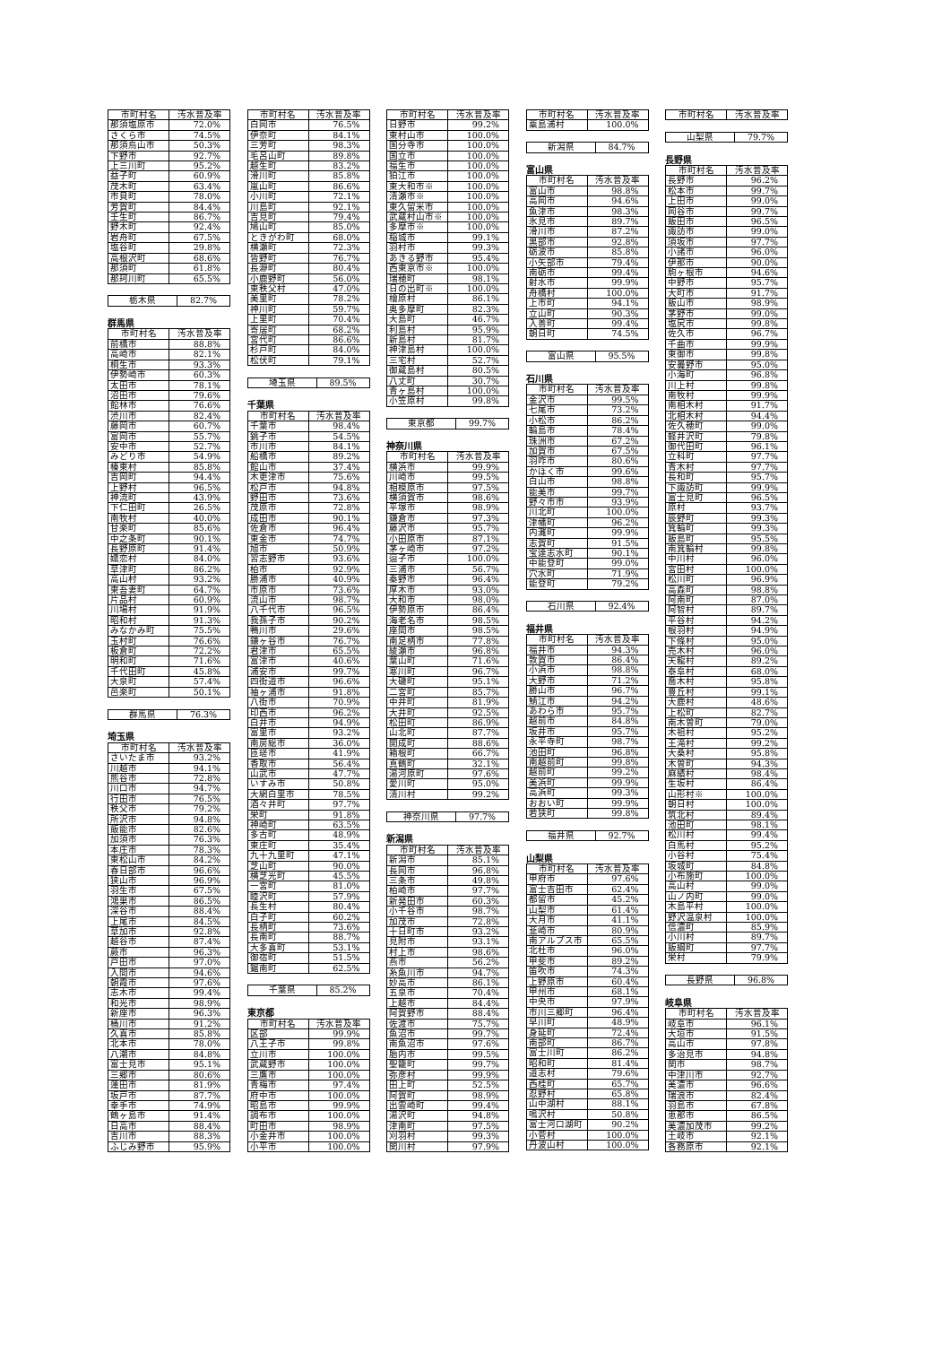| 市町村名 | 汚水普及率 |
| --- | --- |
| 那須塩原市 | 72.0% |
| さくら市 | 74.5% |
| 那須烏山市 | 50.3% |
| 下野市 | 92.7% |
| 上三川町 | 95.2% |
| 益子町 | 60.9% |
| 茂木町 | 63.4% |
| 市貝町 | 78.0% |
| 芳賀町 | 84.4% |
| 壬生町 | 86.7% |
| 野木町 | 92.4% |
| 岩舟町 | 67.5% |
| 塩谷町 | 29.8% |
| 高根沢町 | 68.6% |
| 那須町 | 61.8% |
| 那珂川町 | 65.5% |
| 栃木県 | 82.7% |
群馬県
| 市町村名 | 汚水普及率 |
| --- | --- |
| 前橋市 | 88.8% |
| 高崎市 | 82.1% |
| 桐生市 | 93.3% |
| 伊勢崎市 | 60.3% |
| 太田市 | 78.1% |
| 沼田市 | 79.6% |
| 館林市 | 76.6% |
| 渋川市 | 82.4% |
| 藤岡市 | 60.7% |
| 富岡市 | 55.7% |
| 安中市 | 52.7% |
| みどり市 | 54.9% |
| 榛東村 | 85.8% |
| 吉岡町 | 94.4% |
| 上野村 | 96.5% |
| 神流町 | 43.9% |
| 下仁田町 | 26.5% |
| 南牧村 | 40.0% |
| 甘楽町 | 85.6% |
| 中之条町 | 90.1% |
| 長野原町 | 91.4% |
| 嬬恋村 | 84.0% |
| 草津町 | 86.2% |
| 高山村 | 93.2% |
| 東吾妻町 | 64.7% |
| 片品村 | 60.9% |
| 川場村 | 91.9% |
| 昭和村 | 91.3% |
| みなかみ町 | 75.5% |
| 玉村町 | 76.6% |
| 板倉町 | 72.2% |
| 明和町 | 71.6% |
| 千代田町 | 45.8% |
| 大泉町 | 57.4% |
| 邑楽町 | 50.1% |
| 群馬県 | 76.3% |
埼玉県
| 市町村名 | 汚水普及率 |
| --- | --- |
| さいたま市 | 93.2% |
| 川越市 | 94.1% |
| 熊谷市 | 72.8% |
| 川口市 | 94.7% |
| 行田市 | 76.5% |
| 秩父市 | 79.2% |
| 所沢市 | 94.8% |
| 飯能市 | 82.6% |
| 加須市 | 76.3% |
| 本庄市 | 78.3% |
| 東松山市 | 84.2% |
| 春日部市 | 96.6% |
| 狭山市 | 96.9% |
| 羽生市 | 67.5% |
| 鴻巣市 | 86.5% |
| 深谷市 | 88.4% |
| 上尾市 | 84.5% |
| 草加市 | 92.8% |
| 越谷市 | 87.4% |
| 蕨市 | 96.3% |
| 戸田市 | 97.0% |
| 入間市 | 94.6% |
| 朝霞市 | 97.6% |
| 志木市 | 99.4% |
| 和光市 | 98.9% |
| 新座市 | 96.3% |
| 桶川市 | 91.2% |
| 久喜市 | 85.8% |
| 北本市 | 78.0% |
| 八潮市 | 84.8% |
| 富士見市 | 95.1% |
| 三郷市 | 80.6% |
| 蓮田市 | 81.9% |
| 坂戸市 | 87.7% |
| 幸手市 | 74.9% |
| 鶴ヶ島市 | 91.4% |
| 日高市 | 88.4% |
| 吉川市 | 88.3% |
| ふじみ野市 | 95.9% |
| 市町村名 | 汚水普及率 |
| --- | --- |
| 白岡市 | 76.5% |
| 伊奈町 | 84.1% |
| 三芳町 | 98.3% |
| 毛呂山町 | 89.8% |
| 越生町 | 83.2% |
| 滑川町 | 85.8% |
| 嵐山町 | 86.6% |
| 小川町 | 72.1% |
| 川島町 | 92.1% |
| 吉見町 | 79.4% |
| 鳩山町 | 85.0% |
| ときがわ町 | 68.0% |
| 横瀬町 | 72.3% |
| 皆野町 | 76.7% |
| 長瀞町 | 80.4% |
| 小鹿野町 | 56.0% |
| 東秩父村 | 47.0% |
| 美里町 | 78.2% |
| 神川町 | 59.7% |
| 上里町 | 70.4% |
| 寄居町 | 68.2% |
| 宮代町 | 86.6% |
| 杉戸町 | 84.0% |
| 松伏町 | 79.1% |
| 埼玉県 | 89.5% |
千葉県
| 市町村名 | 汚水普及率 |
| --- | --- |
| 千葉市 | 98.4% |
| 銚子市 | 54.5% |
| 市川市 | 84.1% |
| 船橋市 | 89.2% |
| 館山市 | 37.4% |
| 木更津市 | 75.6% |
| 松戸市 | 94.8% |
| 野田市 | 73.6% |
| 茂原市 | 72.8% |
| 成田市 | 90.1% |
| 佐倉市 | 96.4% |
| 東金市 | 74.7% |
| 旭市 | 50.9% |
| 習志野市 | 93.6% |
| 柏市 | 92.9% |
| 勝浦市 | 40.9% |
| 市原市 | 73.6% |
| 流山市 | 98.7% |
| 八千代市 | 96.5% |
| 我孫子市 | 90.2% |
| 鴨川市 | 29.6% |
| 鎌ヶ谷市 | 76.7% |
| 君津市 | 65.5% |
| 富津市 | 40.6% |
| 浦安市 | 99.7% |
| 四街道市 | 96.6% |
| 袖ヶ浦市 | 91.8% |
| 八街市 | 70.9% |
| 印西市 | 96.2% |
| 白井市 | 94.9% |
| 富里市 | 93.2% |
| 南房総市 | 36.0% |
| 匝瑳市 | 41.9% |
| 香取市 | 56.4% |
| 山武市 | 47.7% |
| いすみ市 | 50.8% |
| 大網白里市 | 78.5% |
| 酒々井町 | 97.7% |
| 栄町 | 91.8% |
| 神崎町 | 63.5% |
| 多古町 | 48.9% |
| 東庄町 | 35.4% |
| 九十九里町 | 47.1% |
| 芝山町 | 90.0% |
| 横芝光町 | 45.5% |
| 一宮町 | 81.0% |
| 睦沢町 | 57.9% |
| 長生村 | 80.4% |
| 白子町 | 60.2% |
| 長柄町 | 73.6% |
| 長南町 | 88.7% |
| 大多喜町 | 53.1% |
| 御宿町 | 51.5% |
| 鋸南町 | 62.5% |
| 千葉県 | 85.2% |
東京都
| 市町村名 | 汚水普及率 |
| --- | --- |
| 区部 | 99.9% |
| 八王子市 | 99.8% |
| 立川市 | 100.0% |
| 武蔵野市 | 100.0% |
| 三鷹市 | 100.0% |
| 青梅市 | 97.4% |
| 府中市 | 100.0% |
| 昭島市 | 99.9% |
| 調布市 | 100.0% |
| 町田市 | 98.9% |
| 小金井市 | 100.0% |
| 小平市 | 100.0% |
| 市町村名 | 汚水普及率 |
| --- | --- |
| 日野市 | 99.2% |
| 東村山市 | 100.0% |
| 国分寺市 | 100.0% |
| 国立市 | 100.0% |
| 福生市 | 100.0% |
| 狛江市 | 100.0% |
| 東大和市※ | 100.0% |
| 清瀬市※ | 100.0% |
| 東久留米市 | 100.0% |
| 武蔵村山市※ | 100.0% |
| 多摩市※ | 100.0% |
| 稲城市 | 99.1% |
| 羽村市 | 99.3% |
| あきる野市 | 95.4% |
| 西東京市※ | 100.0% |
| 瑞穂町 | 98.1% |
| 日の出町※ | 100.0% |
| 檜原村 | 86.1% |
| 奥多摩町 | 82.3% |
| 大島町 | 46.7% |
| 利島村 | 95.9% |
| 新島村 | 81.7% |
| 神津島村 | 100.0% |
| 三宅村 | 52.7% |
| 御蔵島村 | 80.5% |
| 八丈町 | 30.7% |
| 青ヶ島村 | 100.0% |
| 小笠原村 | 99.8% |
| 東京都 | 99.7% |
神奈川県
| 市町村名 | 汚水普及率 |
| --- | --- |
| 横浜市 | 99.9% |
| 川崎市 | 99.5% |
| 相模原市 | 97.5% |
| 横須賀市 | 98.6% |
| 平塚市 | 98.9% |
| 鎌倉市 | 97.3% |
| 藤沢市 | 95.7% |
| 小田原市 | 87.1% |
| 茅ヶ崎市 | 97.2% |
| 逗子市 | 100.0% |
| 三浦市 | 56.7% |
| 秦野市 | 96.4% |
| 厚木市 | 93.0% |
| 大和市 | 98.0% |
| 伊勢原市 | 86.4% |
| 海老名市 | 98.5% |
| 座間市 | 98.5% |
| 南足柄市 | 77.8% |
| 綾瀬市 | 96.8% |
| 葉山町 | 71.6% |
| 寒川町 | 96.7% |
| 大磯町 | 95.1% |
| 二宮町 | 85.7% |
| 中井町 | 81.9% |
| 大井町 | 92.5% |
| 松田町 | 86.9% |
| 山北町 | 87.7% |
| 開成町 | 88.6% |
| 箱根町 | 66.7% |
| 真鶴町 | 32.1% |
| 湯河原町 | 97.6% |
| 愛川町 | 95.0% |
| 清川村 | 99.2% |
| 神奈川県 | 97.7% |
新潟県
| 市町村名 | 汚水普及率 |
| --- | --- |
| 新潟市 | 85.1% |
| 長岡市 | 96.8% |
| 三条市 | 49.8% |
| 柏崎市 | 97.7% |
| 新発田市 | 60.3% |
| 小千谷市 | 98.7% |
| 加茂市 | 72.8% |
| 十日町市 | 93.2% |
| 見附市 | 93.1% |
| 村上市 | 98.6% |
| 燕市 | 56.2% |
| 糸魚川市 | 94.7% |
| 妙高市 | 86.1% |
| 五泉市 | 70.4% |
| 上越市 | 84.4% |
| 阿賀野市 | 88.4% |
| 佐渡市 | 75.7% |
| 魚沼市 | 99.7% |
| 南魚沼市 | 97.6% |
| 胎内市 | 99.5% |
| 聖籠町 | 99.7% |
| 弥彦村 | 99.9% |
| 田上町 | 52.5% |
| 阿賀町 | 98.9% |
| 出雲崎町 | 99.4% |
| 湯沢町 | 94.8% |
| 津南町 | 97.5% |
| 刈羽村 | 99.3% |
| 関川村 | 97.9% |
| 市町村名 | 汚水普及率 |
| --- | --- |
| 粟島浦村 | 100.0% |
| 新潟県 | 84.7% |
富山県
| 市町村名 | 汚水普及率 |
| --- | --- |
| 富山市 | 98.8% |
| 高岡市 | 94.6% |
| 魚津市 | 98.3% |
| 氷見市 | 89.7% |
| 滑川市 | 87.2% |
| 黒部市 | 92.8% |
| 砺波市 | 85.8% |
| 小矢部市 | 79.4% |
| 南砺市 | 99.4% |
| 射水市 | 99.9% |
| 舟橋村 | 100.0% |
| 上市町 | 94.1% |
| 立山町 | 90.3% |
| 入善町 | 99.4% |
| 朝日町 | 74.5% |
| 富山県 | 95.5% |
石川県
| 市町村名 | 汚水普及率 |
| --- | --- |
| 金沢市 | 99.5% |
| 七尾市 | 73.2% |
| 小松市 | 86.2% |
| 輪島市 | 78.4% |
| 珠洲市 | 67.2% |
| 加賀市 | 67.5% |
| 羽咋市 | 80.6% |
| かほく市 | 99.6% |
| 白山市 | 98.8% |
| 能美市 | 99.7% |
| 野々市市 | 93.9% |
| 川北町 | 100.0% |
| 津幡町 | 96.2% |
| 内灘町 | 99.9% |
| 志賀町 | 91.5% |
| 宝達志水町 | 90.1% |
| 中能登町 | 99.0% |
| 穴水町 | 71.9% |
| 能登町 | 79.2% |
| 石川県 | 92.4% |
福井県
| 市町村名 | 汚水普及率 |
| --- | --- |
| 福井市 | 94.3% |
| 敦賀市 | 86.4% |
| 小浜市 | 98.8% |
| 大野市 | 71.2% |
| 勝山市 | 96.7% |
| 鯖江市 | 94.2% |
| あわら市 | 95.7% |
| 越前市 | 84.8% |
| 坂井市 | 95.7% |
| 永平寺町 | 98.7% |
| 池田町 | 96.8% |
| 南越前町 | 99.8% |
| 越前町 | 99.2% |
| 美浜町 | 99.9% |
| 高浜町 | 99.3% |
| おおい町 | 99.9% |
| 若狭町 | 99.8% |
| 福井県 | 92.7% |
山梨県
| 市町村名 | 汚水普及率 |
| --- | --- |
| 甲府市 | 97.6% |
| 富士吉田市 | 62.4% |
| 都留市 | 45.2% |
| 山梨市 | 61.4% |
| 大月市 | 41.1% |
| 韮崎市 | 80.9% |
| 南アルプス市 | 65.5% |
| 北杜市 | 96.0% |
| 甲斐市 | 89.2% |
| 笛吹市 | 74.3% |
| 上野原市 | 60.4% |
| 甲州市 | 68.1% |
| 中央市 | 97.9% |
| 市川三郷町 | 96.4% |
| 早川町 | 48.9% |
| 身延町 | 72.4% |
| 南部町 | 86.7% |
| 富士川町 | 86.2% |
| 昭和町 | 81.4% |
| 道志村 | 79.6% |
| 西桂町 | 65.7% |
| 忍野村 | 65.8% |
| 山中湖村 | 88.1% |
| 鳴沢村 | 50.8% |
| 富士河口湖町 | 90.2% |
| 小菅村 | 100.0% |
| 丹波山村 | 100.0% |
| 市町村名 | 汚水普及率 |
| --- | --- |
| 山梨県 | 79.7% |
長野県
| 市町村名 | 汚水普及率 |
| --- | --- |
| 長野市 | 96.2% |
| 松本市 | 99.7% |
| 上田市 | 99.0% |
| 岡谷市 | 99.7% |
| 飯田市 | 96.5% |
| 諏訪市 | 99.0% |
| 須坂市 | 97.7% |
| 小諸市 | 96.0% |
| 伊那市 | 90.0% |
| 駒ヶ根市 | 94.6% |
| 中野市 | 95.7% |
| 大町市 | 91.7% |
| 飯山市 | 98.9% |
| 茅野市 | 99.0% |
| 塩尻市 | 99.8% |
| 佐久市 | 96.7% |
| 千曲市 | 99.9% |
| 東御市 | 99.8% |
| 安曇野市 | 95.0% |
| 小海町 | 96.8% |
| 川上村 | 99.8% |
| 南牧村 | 99.9% |
| 南相木村 | 91.7% |
| 北相木村 | 94.4% |
| 佐久穂町 | 99.0% |
| 軽井沢町 | 79.8% |
| 御代田町 | 96.1% |
| 立科町 | 97.7% |
| 青木村 | 97.7% |
| 長和町 | 95.7% |
| 下諏訪町 | 99.9% |
| 富士見町 | 96.5% |
| 原村 | 93.7% |
| 辰野町 | 99.3% |
| 箕輪町 | 99.3% |
| 飯島町 | 95.5% |
| 南箕輪村 | 99.8% |
| 中川村 | 96.0% |
| 宮田村 | 100.0% |
| 松川町 | 96.9% |
| 高森町 | 98.8% |
| 阿南町 | 87.0% |
| 阿智村 | 89.7% |
| 平谷村 | 94.2% |
| 根羽村 | 94.9% |
| 下條村 | 95.0% |
| 売木村 | 96.0% |
| 天龍村 | 89.2% |
| 泰阜村 | 68.0% |
| 喬木村 | 95.8% |
| 豊丘村 | 99.1% |
| 大鹿村 | 48.6% |
| 上松町 | 82.7% |
| 南木曽町 | 79.0% |
| 木祖村 | 95.2% |
| 王滝村 | 99.2% |
| 大桑村 | 95.8% |
| 木曽町 | 94.3% |
| 麻績村 | 98.4% |
| 生坂村 | 86.4% |
| 山形村※ | 100.0% |
| 朝日村 | 100.0% |
| 筑北村 | 89.4% |
| 池田町 | 98.1% |
| 松川村 | 99.4% |
| 白馬村 | 95.2% |
| 小谷村 | 75.4% |
| 坂城町 | 84.8% |
| 小布施町 | 100.0% |
| 高山村 | 99.0% |
| 山ノ内町 | 99.0% |
| 木島平村 | 100.0% |
| 野沢温泉村 | 100.0% |
| 信濃町 | 85.9% |
| 小川村 | 89.7% |
| 飯綱町 | 97.7% |
| 栄村 | 79.9% |
| 長野県 | 96.8% |
岐阜県
| 市町村名 | 汚水普及率 |
| --- | --- |
| 岐阜市 | 96.1% |
| 大垣市 | 91.5% |
| 高山市 | 97.8% |
| 多治見市 | 94.8% |
| 関市 | 98.7% |
| 中津川市 | 92.7% |
| 美濃市 | 96.6% |
| 瑞浪市 | 82.4% |
| 羽島市 | 67.8% |
| 恵那市 | 86.5% |
| 美濃加茂市 | 99.2% |
| 土岐市 | 92.1% |
| 各務原市 | 92.1% |